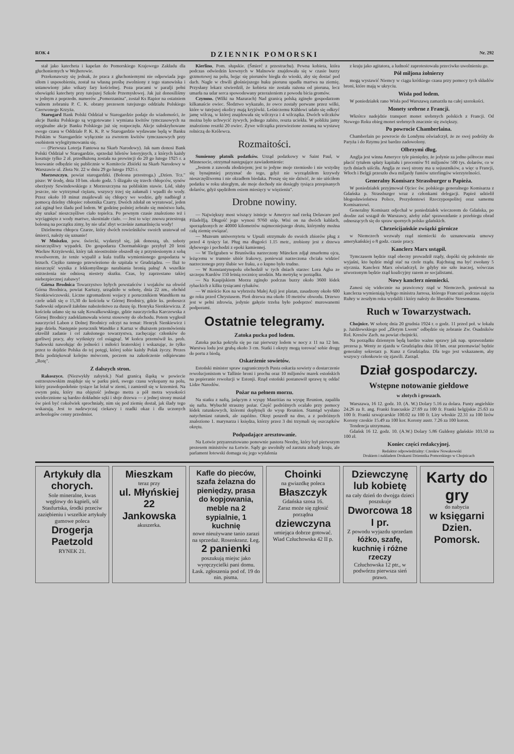ROK 4 DZIENNIK POMORSKI Nr. 292
stał jako katecheta i kapelan do Pomorskiego Krajowego Zakładu dla głuchoniemych w Wejherowie.
Przekonawszy się jednak, że praca z głuchoniemymi nie odpowiada jego siłom i usposobieniu, został na własną prośbę zwolniony z tego stanowiska i ustanowiony jako wikary fary kościelnej. Poza pracami w parafji pełni obowiązki katechety przy tutejszej Szkole Przemysłowej. Jak już donosiliśmy w jednym z poprzedn. numerów „Pomorzanina", został Ks Rapior na ostatniem walnem zebraniu P. C. K. obrany prezesem tutejszego oddziału Polskiego Czerwonego Krzyża.
Starogard Bank Polski Oddział w Starogardzie podaje do wiadomości, że akcje Banku Polskiego są wygotowane i wymiana kwitów tymczasowych na oryginalne akcje Banku Polskiego już się rozpoczęła. Akcje subskrybowane swego czasu w Oddziale P. K. K. P. w Starogardzie wydawane będą w Banku Polskim w Starogardzie wyłącznie za zwrotem kwitów tymczasowych przy osobistem wylegitymowaniu się.
— (Pierwsza Loterja Fantowa na Skarb Narodowy). Jak nam donosi Bank Polski Oddział w Starogardzie, sprzedaż biletów loteryjnych, z których każdy kosztuje tylko 2 zł. przedłużoną została na prowincji do 20 go lutego 1925 r. a losowanie odbędzie się publicznie w Komitecie Zbiórki na Skarb Narodowy w Warszawie ul. Złota Nr. 22 w dniu 29 go lutego 1925 r.
Morzeszczyn, powiat starogardzki. (Bolesna przestroga.) „Dzien. Tcz." pisze: W środę, dnia 10 bm. około godz. 5 ślizgało się trzech chłopców, synów oberżysty Szwindowskiego z Morzeszczyna na pobliskim stawie. Lód, słaby jeszcze, nie wytrzymał ciężaru, wszyscy trzej się załamali i wpadli do wody. Przez około 10 minut znajdowali się chłopcy we wodzie, gdy nadbiegł z pomocą dzielny chłopiec robotnika Czarry. Dwóch zdołał on wyratować, jeden zaś zginął bez śladu pod lodem. W godzinę poźniej zebrało się mnóstwo ludu, aby szukać nieszczęśliwe ciało topielca. Po pewnym czasie znaleziono też i wyciągnięto z wody martwe, skostniałe ciało. — Jest to więc znowu przestrogą bolesną na początku zimy, by nie ufać zbyt wcześnie zamarźnięciu wody!
Dzielnemu chłopcu Czarze, który dwóch rowieśników swoich uratował od śmierci, należy się uznanie!
W Mniszku, pow. świecki, wydarzył się, jak donoszą, ub. soboty nieszczęśliwy wypadek. Do gospodarza Chormańskiego przybył 20 letni Wacław Krzyżewski, który tak nieostrożnie obszedł się z przyniesionym z sobą rewolwerem, że tenże wypalił a kula trafiła wymienionego gospodarza w brzuch. Ciężko rannego przewieziono do szpitala w Grudziądzu. — Iluż to nieszczęść wynika z lekkomyślnego narabiania bronią palną! A wszelkie ostrzeżenia nie odniosą niestety skutku. Czas, by zaprzestano takiej niebezpiecznej zabawy!
Górna Brodnica Towarzystwo byłych powstańców i wojaków na obwód Górna Brodnica, powiat Kartuzy, urządziło w sobotę, dnia 22 zm., obchód Sienkiewiczowski. Liczne zgromadzeni wojacy z porucznikiem Wandtkem na czele udali się o 15,30 do kościoła w Górnej Brodnicy, gdzie ks. proboszcz Sadowski odprawił żałobne nabożeństwo za duszę śp. Henryka Sienkiewicza. Z kościoła udano się na salę Kowalkowskiego, gdzie nauczycielka Karczewska z Górnej Brodnicy zadeklamowała wiersz stosowny do obchodu. Potem wygłosił nauczyciel Labon z Dolnej Brodnicy odczyt na temat: Henryk Sienkiewicz i jego dzieła. Następnie porucznik Wandtke z Kartuz w dłuższem przemówieniu określił zadanie i cel założonego towarzystwa, zachęcając członków do gorliwej pracy, aby wytknięty cel osiągnąć. W końcu przemówił ks. prob. Sadowski nawołując do jedności i miłości braterskiej i wskazując, że tylko przez to dojdzie Polska do tej potęgi, której sobie każdy Polak życzy. Prezes Bela podziękował kolejno mówcom, poczem na zakończenie odśpiewano „Rotę".
Z dalszych stron.
Rakoszyce. (Niezwykły zabytek.) Nad granicą śląską w powiecie ostrzeszowskim znajduje się w parku pień, swego czasu wykopany na polu, który prawdopodobnie tysiące lat leżał w ziemi, i zamienił się w krzemień. Na owym pniu, który ma objętość jednego metra a pół metra wysokości uwidocznione są bardzo dokładnie sęki i słoje drzewa — z jednej strony musiał ów pień być cokolwiek sprochniały, nim się pod ziemię dostał, jak ślady tego wskazują. Jest to nadzwyczaj ciekawy i rzadki okaz i dla uczonych archeologów cenny przedmiot.
Kierlino, Pom. słupskie. (Śmierć z przestrachu). Pewna kobieta, która podczas odwiedzin krewnych w Malnowie znajdowała się w czasie burzy grzmotowej na polu, bojąc się piorunów biegła do wioski, aby się dostać pod dach. Nagle w chwili głośniejszego huku piorunu upadła martwa na ziemię. Przysłany lekarz stwierdził, że kobieta nie została rażona od pioruna, lecz umarła na udar serca spowodowany przerażeniem z powodu bicia gromów.
Czymno. (Wilki na Mazurach) Nad granicą polską zginęło gospodarzom kilkanaście owiec. Śledztwo wykazało, że owce zostały porwane przez wilki, które w tutejszej okolicy mają kryjówki. Leśniczemu Kühlowi udało się odkryć jamę wilczą, w której znajdowała się wilczyca i 4 wilczątka. Dwóch wilczków można było uchwycić żywych, jednego zabito, reszta uciekła. W pobliżu jamy znaleziono resztki 20 owiec. Żywe wilczątka przewiezione zostaną na wystawę rolniczą do Królewca.
Rozmaitości.
Sumienny płatnik podatków. Urząd podatkowy w Saint Paul, w Minnesocie, otrzymał następujące zawiadomienie:
„Jestem z zawodu złodziejem; jest to jedyne moje rzemiosło i nie wstydzę się bynajmniej przyznać do tego, gdyż nie wyrządziłem krzywdy nieszczęśliwemu i nie okradłem biedaka. Proszę się nie dziwić, że nie uiściłem podatku w roku ubiegłym, ale moje dochody nie dosięgły tysiąca przepisanych dolarów, gdyż spędziłem osiem miesięcy w więzieniu".
Drobne nowiny.
— Największy most wiszący istnieje w Ameryce nad rzeką Delaware pod Filadelfją. Długość jego wynosi 9760 stóp. Wisi on na dwóch kablach, sporządzonych ze 40000 kilometrów najmocniejszego drutu, którymby można całą ziemię owiązać.
— Muzeum uniwersytetu w Upsali otrzymało do swoich zbiorów pług z przed 4 tysięcy lat. Pług ma długości 1.15 metr., zrobiony jest z drzewa dębowego i pochodzi z epoki kamiennej.
— W Tiefgraben w Brunświku narzeczony Müncken zdjął zmarłemu ojcu, leżącemu w trumnie ubiór frakowy, ponieważ narzeczona chciała widzieć narzeczonego przy ślubie we fraku, a o kupno było trudno.
— W Konstantynopolu obchodził w tych dniach starzec Lora Agba ze szczepu Kurdów 150 letnią rocznicę urodzin. Ma metrykę w porządku.
— Na Kaspijskiem Morzu zginęło podczas burzy około 3600 łódek rybackich z kilku tysiącami rybaków.
— W mieście Kos na wybrzeżu Małej Azji jest platan, zasadzony około 600 go roku przed Chrystusem. Pień drzewa ma około 10 metrów obwodu. Drzewo jest w pełni zdrowia, jedynie gałęzie trzeba było podeprzeć murowanemi podporami.
Ostatnie telegramy.
Zatoka pucka pod lodem.
Zatoka pucka pokryła się po raz pierwszy lodem w nocy z 11 na 12 bm. Warstwa lodu jest grubą około 3 cm. Statki i okręty mogą torować sobie drogę do portu z biedą.
Oskarżenie sowietów.
Estoński minister spraw zagranicznych Pusta oskarża sowiety o dostarczenie rewolucjonistom w Tallinie broni i prochu oraz 10 miljonów marek estońskich na popieranie rewolucji w Estonji. Rząd estoński postanowił sprawę tę oddać Lidze Narodów.
Pożar na pełnem morzu.
Na statku z naftą, jadącym z wyspy Mauritias na wyspę Reunion, zapaliła się nafta. Wybuchł straszny pożar. Część podróżnych ocalało przy pomocy łódek ratunkowych, któremi dopłynęli do wysp Reunion. Stamtąd wysłano natychmiast ratunek, ale zapóźno. Okręt poszedł na dno, a z podróżnych znaleziono 1. marynarza i księdza, którzy przez 3 dni trzymali się oszczątków okrętu.
Podpadające aresztowanie.
Na Łotwie przyaresztowano ponownie pastora Needrę, który był pierwszym prezesem ministrów na Łotwie. Sądy go uwolniły od zarzutu zdrady kraju, ale parlament łotewski domaga się jego wydalenia
z kraju jako agitatora, a ludność zaprotestowała przeciwko uwolnieniu go.
Pół miljona żołnierzy
mogą wystawić Niemcy w ciągu krótkiego czasu przy pomocy tych składów broni, które mają w ukryciu.
Wisła pod lodem.
W poniedziałek rano Wisła pod Warszawą zamarzła na całej szerokości.
Monety srebrne z Francji.
Wkrótce nadejdzie transport monet srebrnych polskich z Francji. Od Nowego Roku obieg monet srebrnych znacznie się zwiększy.
Po powrocie Chamberlaina.
Chamberlain po powrocie do Londynu oświadczył, że ze swej podróży do Paryża i do Rzymu jest bardzo zadowolony.
Olbrzymi dług.
Anglja jest winna Ameryce tyle pieniędzy, że jedynie za jedno półrocze musi płacić tytułem spłaty kapitału i procentów 91 miljonów 500 tys. dolarów, co w tych dniach uiściła. Anglja ze swej strony ma u sojuszników, a więc u Francji, Włoch i Belgji przeszło dwa miljardy funtów szterlingów wierzytelności.
Generalny Komisarz Strassburger u Papieża.
W poniedziałek przyjmował Ojciec św. polskiego generalnego Komisarza z Gdańska p. Strassburger wraz z członkami delegacji. Papież udzielił błogosławieństwa Polsce, Prezydentowi Rzeczypospolitej oraz samemu Komisarzowi.
Generalny Komisarz odjechał w poniedziałek wieczorem do Gdańska, po drodze zaś wstąpił do Warszawy, ażeby zdać sprawozdanie z przebiegu obrad odnoszących się do spraw spornych polsko gdańskich.
Chrześcijańskie związki górnicze
w Niemczech wezwały rząd niemiecki do uznanowania umowy amerykańskiej o 8 godz. czasie pracy.
Kanclerz Marx ustąpił.
Tymczasem będzie rząd obecny prowadził rządy, dopóki się położenie nie wyjaśni, kto będzie mógł stać na czele rządu. Rajchstag ma być zwołany 5 stycznia. Kanclerz Marx oświadczył, że gdyby nie szło inaczej, wówczas utworzonym będzie rząd koalicyjny razem ze socjalistami.
Nowy kanclerz niemiecki.
Zanosi się widocznie na prawicowy rząd w Niemczech, ponieważ na kanclerza wymieniają byłego ministra Jarresa, którego Francuzi podczas zajęcia Ruhry w zeszłym roku wydalili i który należy do liberałów Stresemanna.
Ruch w Towarzystwach.
Chojnice. W sobotę dnia 20 grudnia 1924 r. o godz. 11 przed poł. w lokalu p. Jażdżewskiego pod „Złotym Lwem" odbędzie się zebranie Zw. Osadników Rol. Kresów Zach. na powiat chojnicki.
Na porządku dziennym będą bardzo ważne sprawy jak nap. sprawozdanie prezesa p. Wenty ze zjazdu w Grudziądzu dnia 10 bm. oraz przemawiać będzie generalny sekretarz p. Kunz z Grudziądza. Dla tego jest wskazanem, aby wszyscy członkowie się zjawili. Zarząd.
Dział gospodarczy.
Wstępne notowanie giełdowe
w złotych i groszach.
Warszawa, 16 12. godz. 10. (A. W.) Dolary 5.16 za dolara. Funty angielskie 24.26 za ft. ang. Franki francuskie 27.69 za 100 fr. Franki belgijskie 25.63 za 100 fr. Franki szwajcarskie 100.02 za 100 fr. Liry włoskie 22.31 za 100 lirów Korony czeskie 15.49 za 100 kor. Korony austr. 7.26 za 100 koron.
Tendencja utrzymana.
Gdańsk 16 12. godz. 10. (A.W.) Dolary 5.86 Guldeny gdańskie 103.50 za 100 zł.
Koniec części redakcyjnej.
Redaktor odpowiedzialny: Czesław Nowakowski
Drukiem i nakładem Drukarni Dziennika Pomorskiego w Chojnicach
Artykuły dla chorych.
Sole mineralne, kwas węglowy do kąpieli, sól Stasfurtska, środki przeciw zaziębieniu i wszelkie artykuły gumowe poleca
Drogerja Paetzold
RYNEK 21.
Mieszkam
teraz przy
ul. Młyńskiej 22
Jankowska
akuszerka.
Kafle do pieców, szafa żelazna do pieniędzy, prasa do kopjowania, meble na 2 sypialnie, 1 kuchnię
nowe nieużywane tanio zarazi na sprzedaż. Rosenkranz. Łeg.
2 panienki
poszukują miejsc jako wyręczycielki pani domu. Łask. zgłoszenia pod of. 19 do nin. pisma.
Choinki
na gwiazdkę poleca
Błaszczyk
Gdańska szosa 16.
Zaraz może się zgłosić porządna
dziewczyna
umiejąca dobrze gotować. Wiad Człuchowska 42 II p.
Dziewczynę lub kobietę
na cały dzień do dwojga dzieci poszukuje
Dworcowa 18 I pr.
Z powodu wyjazdu sprzedam
łóżko, szafę, kuchnię i różne rzeczy
Człuchowska 12 ptr., w podwórzu pierwsza sień prawo.
Karty do gry
do nabycia
w księgarni Dzien. Pomorsk.